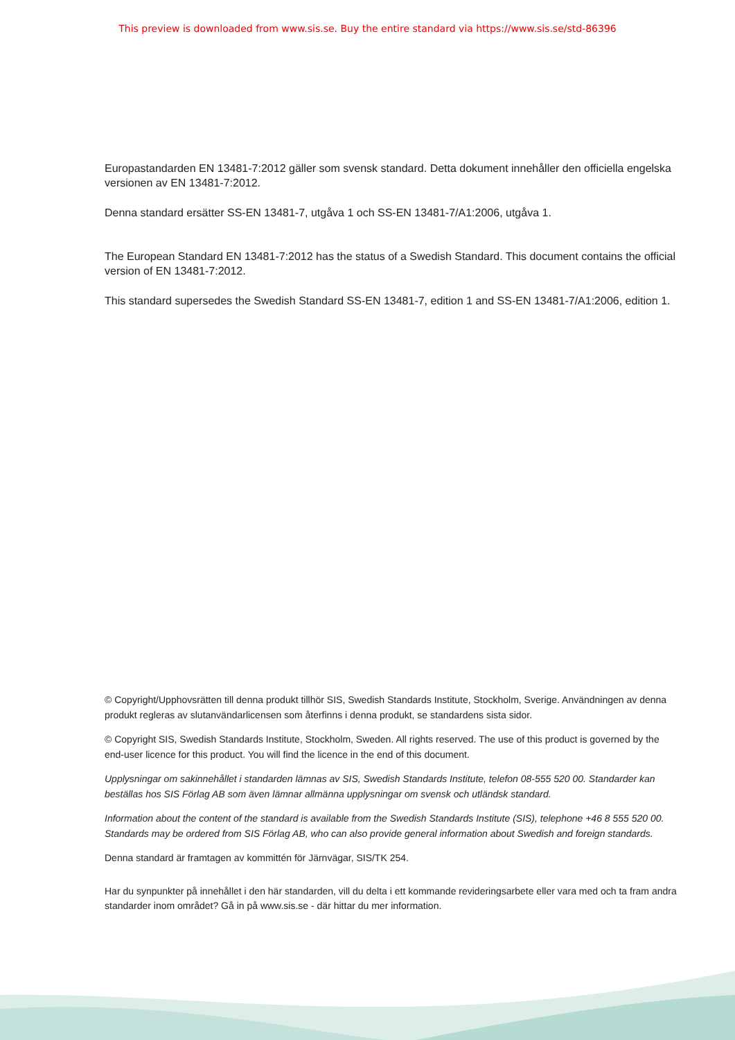This preview is downloaded from www.sis.se. Buy the entire standard via https://www.sis.se/std-86396
Europastandarden EN 13481-7:2012 gäller som svensk standard. Detta dokument innehåller den officiella engelska versionen av EN 13481-7:2012.
Denna standard ersätter SS-EN 13481-7, utgåva 1 och SS-EN 13481-7/A1:2006, utgåva 1.
The European Standard EN 13481-7:2012 has the status of a Swedish Standard. This document contains the official version of EN 13481-7:2012.
This standard supersedes the Swedish Standard SS-EN 13481-7, edition 1 and SS-EN 13481-7/A1:2006, edition 1.
© Copyright/Upphovsrätten till denna produkt tillhör SIS, Swedish Standards Institute, Stockholm, Sverige. Användningen av denna produkt regleras av slutanvändarlicensen som återfinns i denna produkt, se standardens sista sidor.
© Copyright SIS, Swedish Standards Institute, Stockholm, Sweden. All rights reserved. The use of this product is governed by the end-user licence for this product. You will find the licence in the end of this document.
Upplysningar om sakinnehållet i standarden lämnas av SIS, Swedish Standards Institute, telefon 08-555 520 00. Standarder kan beställas hos SIS Förlag AB som även lämnar allmänna upplysningar om svensk och utländsk standard.
Information about the content of the standard is available from the Swedish Standards Institute (SIS), telephone +46 8 555 520 00. Standards may be ordered from SIS Förlag AB, who can also provide general information about Swedish and foreign standards.
Denna standard är framtagen av kommittén för Järnvägar, SIS/TK 254.
Har du synpunkter på innehållet i den här standarden, vill du delta i ett kommande revideringsarbete eller vara med och ta fram andra standarder inom området? Gå in på www.sis.se - där hittar du mer information.